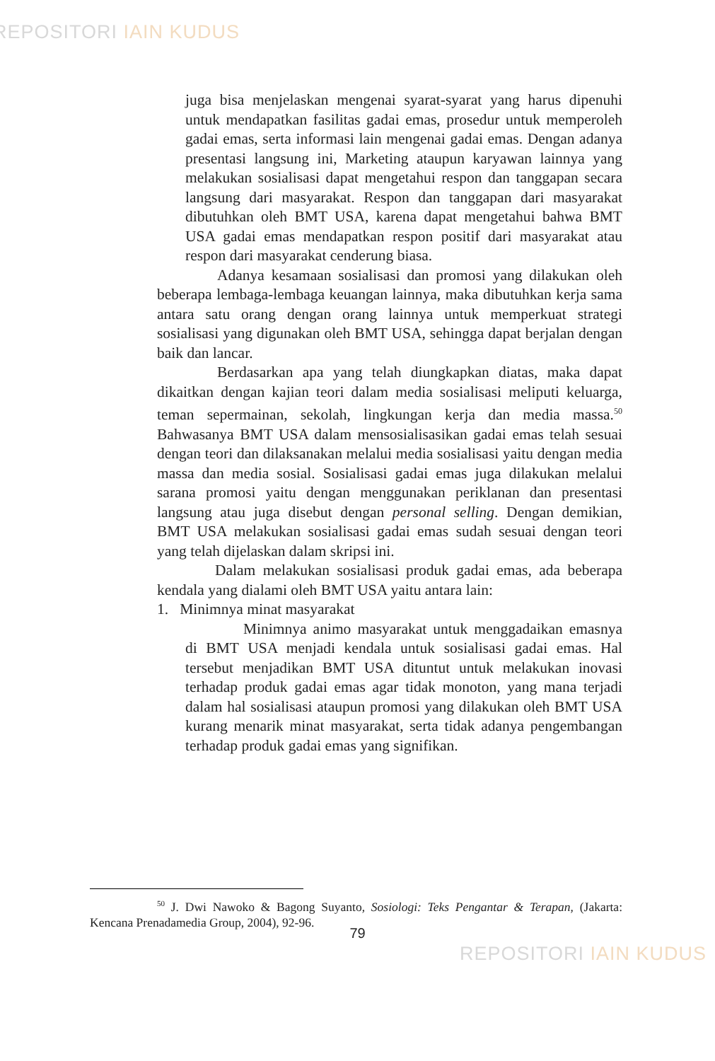REPOSITORI IAIN KUDUS
juga bisa menjelaskan mengenai syarat-syarat yang harus dipenuhi untuk mendapatkan fasilitas gadai emas, prosedur untuk memperoleh gadai emas, serta informasi lain mengenai gadai emas. Dengan adanya presentasi langsung ini, Marketing ataupun karyawan lainnya yang melakukan sosialisasi dapat mengetahui respon dan tanggapan secara langsung dari masyarakat. Respon dan tanggapan dari masyarakat dibutuhkan oleh BMT USA, karena dapat mengetahui bahwa BMT USA gadai emas mendapatkan respon positif dari masyarakat atau respon dari masyarakat cenderung biasa.
Adanya kesamaan sosialisasi dan promosi yang dilakukan oleh beberapa lembaga-lembaga keuangan lainnya, maka dibutuhkan kerja sama antara satu orang dengan orang lainnya untuk memperkuat strategi sosialisasi yang digunakan oleh BMT USA, sehingga dapat berjalan dengan baik dan lancar.
Berdasarkan apa yang telah diungkapkan diatas, maka dapat dikaitkan dengan kajian teori dalam media sosialisasi meliputi keluarga, teman sepermainan, sekolah, lingkungan kerja dan media massa.<sup>50</sup> Bahwasanya BMT USA dalam mensosialisasikan gadai emas telah sesuai dengan teori dan dilaksanakan melalui media sosialisasi yaitu dengan media massa dan media sosial. Sosialisasi gadai emas juga dilakukan melalui sarana promosi yaitu dengan menggunakan periklanan dan presentasi langsung atau juga disebut dengan personal selling. Dengan demikian, BMT USA melakukan sosialisasi gadai emas sudah sesuai dengan teori yang telah dijelaskan dalam skripsi ini.
Dalam melakukan sosialisasi produk gadai emas, ada beberapa kendala yang dialami oleh BMT USA yaitu antara lain:
1. Minimnya minat masyarakat
Minimnya animo masyarakat untuk menggadaikan emasnya di BMT USA menjadi kendala untuk sosialisasi gadai emas. Hal tersebut menjadikan BMT USA dituntut untuk melakukan inovasi terhadap produk gadai emas agar tidak monoton, yang mana terjadi dalam hal sosialisasi ataupun promosi yang dilakukan oleh BMT USA kurang menarik minat masyarakat, serta tidak adanya pengembangan terhadap produk gadai emas yang signifikan.
<sup>50</sup> J. Dwi Nawoko & Bagong Suyanto, Sosiologi: Teks Pengantar & Terapan, (Jakarta: Kencana Prenadamedia Group, 2004), 92-96.
79
REPOSITORI IAIN KUDUS